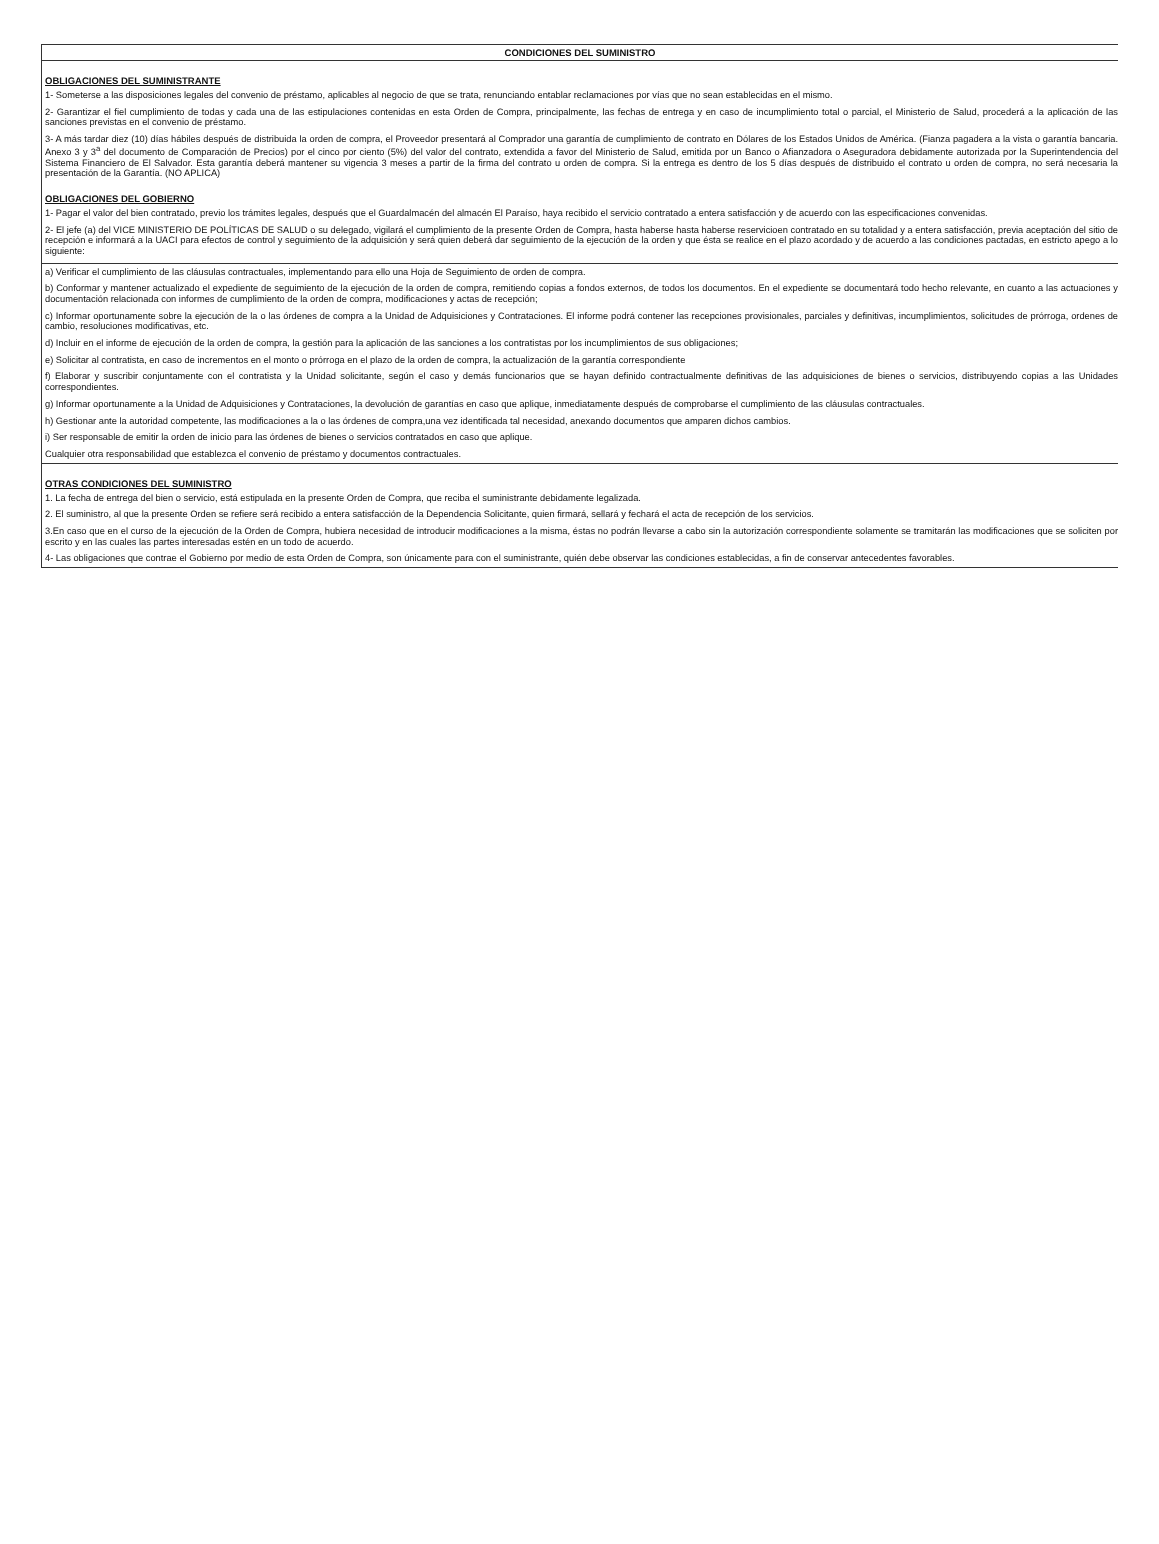CONDICIONES DEL SUMINISTRO
OBLIGACIONES DEL SUMINISTRANTE
1- Someterse a las disposiciones legales del convenio de préstamo, aplicables al negocio de que se trata, renunciando entablar reclamaciones por vías que no sean establecidas en el mismo.
2- Garantizar el fiel cumplimiento de todas y cada una de las estipulaciones contenidas en esta Orden de Compra, principalmente, las fechas de entrega y en caso de incumplimiento total o parcial, el Ministerio de Salud, procederá a la aplicación de las sanciones previstas en el convenio de préstamo.
3- A más tardar diez (10) días hábiles después de distribuida la orden de compra, el Proveedor presentará al Comprador una garantía de cumplimiento de contrato en Dólares de los Estados Unidos de América. (Fianza pagadera a la vista o garantía bancaria. Anexo 3 y 3<sup>a</sup> del documento de Comparación de Precios) por el cinco por ciento (5%) del valor del contrato, extendida a favor del Ministerio de Salud, emitida por un Banco o Afianzadora o Aseguradora debidamente autorizada por la Superintendencia del Sistema Financiero de El Salvador. Esta garantía deberá mantener su vigencia 3 meses a partir de la firma del contrato u orden de compra. Si la entrega es dentro de los 5 días después de distribuido el contrato u orden de compra, no será necesaria la presentación de la Garantía. (NO APLICA)
OBLIGACIONES DEL GOBIERNO
1- Pagar el valor del bien contratado, previo los trámites legales, después que el Guardalmacén del almacén El Paraíso, haya recibido el servicio contratado a entera satisfacción y de acuerdo con las especificaciones convenidas.
2- El jefe (a) del VICE MINISTERIO DE POLÍTICAS DE SALUD o su delegado, vigilará el cumplimiento de la presente Orden de Compra, hasta haberse hasta haberse reservicioen contratado en su totalidad y a entera satisfacción, previa aceptación del sitio de recepción e informará a la UACI para efectos de control y seguimiento de la adquisición y será quien deberá dar seguimiento de la ejecución de la orden y que ésta se realice en el plazo acordado y de acuerdo a las condiciones pactadas, en estricto apego a lo siguiente:
a) Verificar el cumplimiento de las cláusulas contractuales, implementando para ello una Hoja de Seguimiento de orden de compra.
b) Conformar y mantener actualizado el expediente de seguimiento de la ejecución de la orden de compra, remitiendo copias a fondos externos, de todos los documentos. En el expediente se documentará todo hecho relevante, en cuanto a las actuaciones y documentación relacionada con informes de cumplimiento de la orden de compra, modificaciones y actas de recepción;
c) Informar oportunamente sobre la ejecución de la o las órdenes de compra a la Unidad de Adquisiciones y Contrataciones. El informe podrá contener las recepciones provisionales, parciales y definitivas, incumplimientos, solicitudes de prórroga, ordenes de cambio, resoluciones modificativas, etc.
d) Incluir en el informe de ejecución de la orden de compra, la gestión para la aplicación de las sanciones a los contratistas por los incumplimientos de sus obligaciones;
e) Solicitar al contratista, en caso de incrementos en el monto o prórroga en el plazo de la orden de compra, la actualización de la garantía correspondiente
f) Elaborar y suscribir conjuntamente con el contratista y la Unidad solicitante, según el caso y demás funcionarios que se hayan definido contractualmente definitivas de las adquisiciones de bienes o servicios, distribuyendo copias a las Unidades correspondientes.
g) Informar oportunamente a la Unidad de Adquisiciones y Contrataciones, la devolución de garantías en caso que aplique, inmediatamente después de comprobarse el cumplimiento de las cláusulas contractuales.
h) Gestionar ante la autoridad competente, las modificaciones a la o las órdenes de compra,una vez identificada tal necesidad, anexando documentos que amparen dichos cambios.
i) Ser responsable de emitir la orden de inicio para las órdenes de bienes o servicios contratados en caso que aplique.
Cualquier otra responsabilidad que establezca el convenio de préstamo y documentos contractuales.
OTRAS CONDICIONES DEL SUMINISTRO
1. La fecha de entrega del bien o servicio, está estipulada en la presente Orden de Compra, que reciba el suministrante debidamente legalizada.
2. El suministro, al que la presente Orden se refiere será recibido a entera satisfacción de la Dependencia Solicitante, quien firmará, sellará y fechará el acta de recepción de los servicios.
3.En caso que en el curso de la ejecución de la Orden de Compra, hubiera necesidad de introducir modificaciones a la misma, éstas no podrán llevarse a cabo sin la autorización correspondiente solamente se tramitarán las modificaciones que se soliciten por escrito y en las cuales las partes interesadas estén en un todo de acuerdo.
4- Las obligaciones que contrae el Gobierno por medio de esta Orden de Compra, son únicamente para con el suministrante, quién debe observar las condiciones establecidas, a fin de conservar antecedentes favorables.